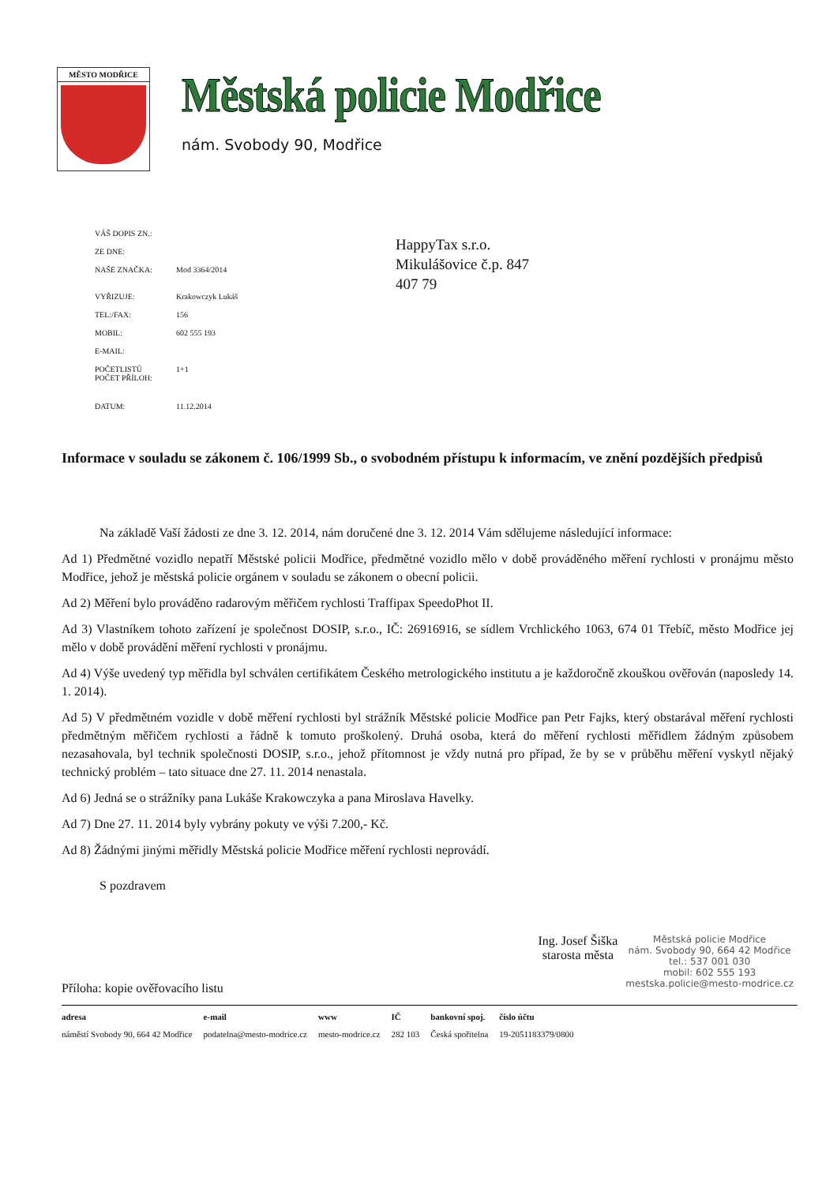MĚSTO MODŘICE
Městská policie Modřice
nám. Svobody 90, Modřice
| VÁŠ DOPIS ZN.: | |
| ZE DNE: | |
| NAŠE ZNAČKA: | Mod 3364/2014 |
| VYŘIZUJE: | Krakowczyk Lukáš |
| TEL:/FAX: | 156 |
| MOBIL: | 602 555 193 |
| E-MAIL: | |
| POČETLISTŮ POČET PŘÍLOH: | 1+1 |
| DATUM: | 11.12.2014 |
HappyTax s.r.o.
Mikulášovice č.p. 847
407 79
Informace v souladu se zákonem č. 106/1999 Sb., o svobodném přístupu k informacím, ve znění pozdějších předpisů
Na základě Vaší žádosti ze dne 3. 12. 2014, nám doručené dne 3. 12. 2014 Vám sdělujeme následující informace:
Ad 1) Předmětné vozidlo nepatří Městské policii Modřice, předmětné vozidlo mělo v době prováděného měření rychlosti v pronájmu město Modřice, jehož je městská policie orgánem v souladu se zákonem o obecní policii.
Ad 2) Měření bylo prováděno radarovým měřičem rychlosti Traffipax SpeedoPhot II.
Ad 3) Vlastníkem tohoto zařízení je společnost DOSIP, s.r.o., IČ: 26916916, se sídlem Vrchlického 1063, 674 01 Třebíč, město Modřice jej mělo v době provádění měření rychlosti v pronájmu.
Ad 4) Výše uvedený typ měřidla byl schválen certifikátem Českého metrologického institutu a je každoročně zkouškou ověřován (naposledy 14. 1. 2014).
Ad 5) V předmětném vozidle v době měření rychlosti byl strážník Městské policie Modřice pan Petr Fajks, který obstarával měření rychlosti předmětným měřičem rychlosti a řádně k tomuto proškolený. Druhá osoba, která do měření rychlosti měřidlem žádným způsobem nezasahovala, byl technik společnosti DOSIP, s.r.o., jehož přítomnost je vždy nutná pro případ, že by se v průběhu měření vyskytl nějaký technický problém – tato situace dne 27. 11. 2014 nenastala.
Ad 6) Jedná se o strážníky pana Lukáše Krakowczyka a pana Miroslava Havelky.
Ad 7) Dne 27. 11. 2014 byly vybrány pokuty ve výši 7.200,- Kč.
Ad 8) Žádnými jinými měřidly Městská policie Modřice měření rychlosti neprovádí.
S pozdravem
Příloha: kopie ověřovacího listu
Ing. Josef Šiška
starosta města
Městská policie Modřice
nám. Svobody 90, 664 42 Modřice
tel.: 537 001 030
mobil: 602 555 193
mestska.policie@mesto-modrice.cz
| adresa | e-mail | www | IČ | bankovní spoj. | číslo účtu |
| --- | --- | --- | --- | --- | --- |
| náměstí Svobody 90, 664 42 Modřice | podatelna@mesto-modrice.cz | mesto-modrice.cz | 282 103 | Česká spořitelna | 19-2051183379/0800 |